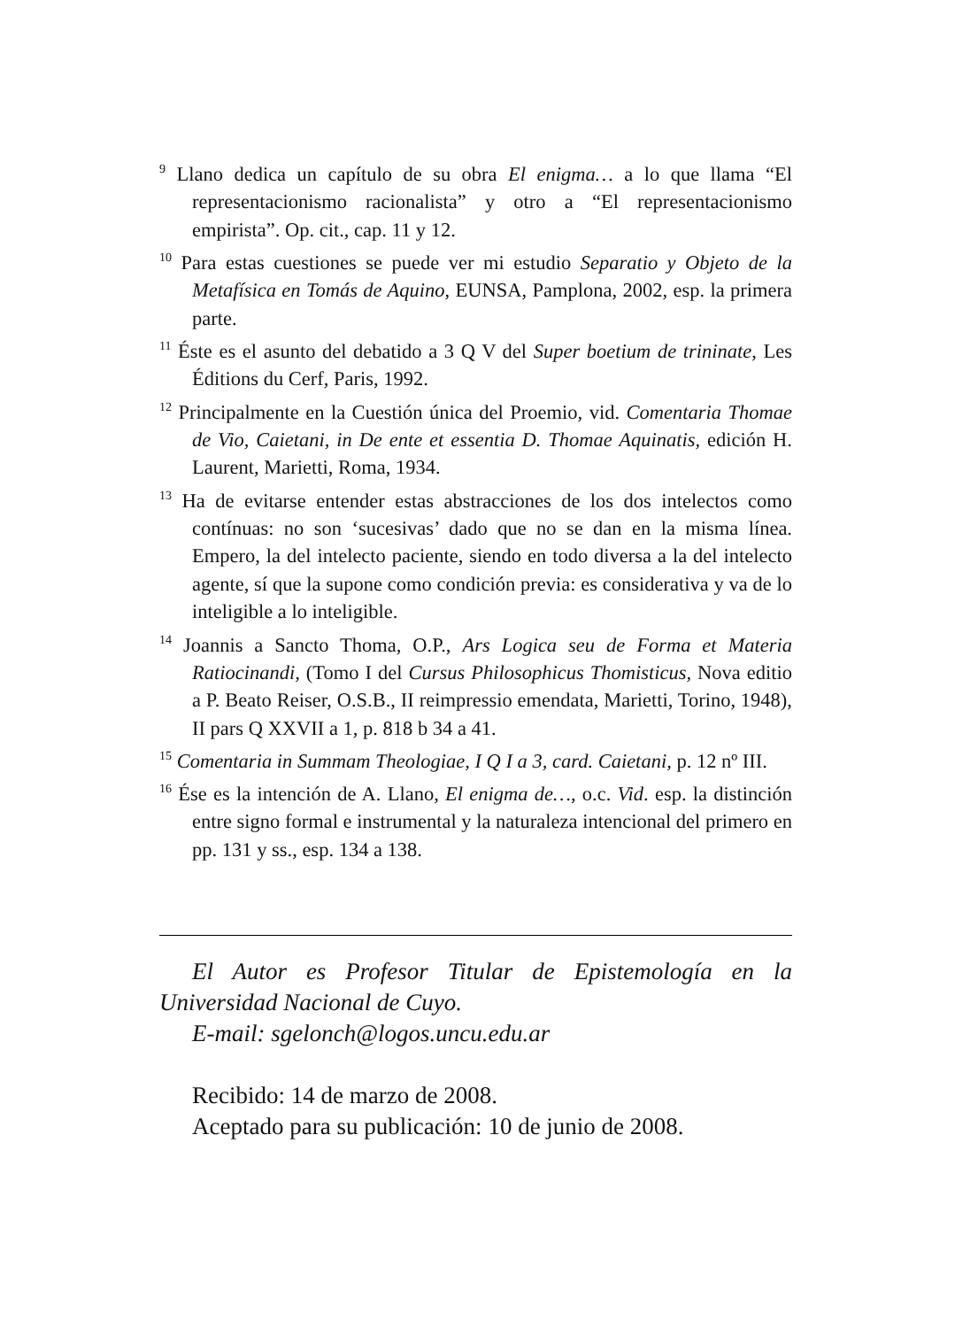<sup>9</sup> Llano dedica un capítulo de su obra El enigma… a lo que llama “El representacionismo racionalista” y otro a “El representacionismo empirista”. Op. cit., cap. 11 y 12.
<sup>10</sup> Para estas cuestiones se puede ver mi estudio Separatio y Objeto de la Metafísica en Tomás de Aquino, EUNSA, Pamplona, 2002, esp. la primera parte.
<sup>11</sup> Éste es el asunto del debatido a 3 Q V del Super boetium de trininate, Les Éditions du Cerf, Paris, 1992.
<sup>12</sup> Principalmente en la Cuestión única del Proemio, vid. Comentaria Thomae de Vio, Caietani, in De ente et essentia D. Thomae Aquinatis, edición H. Laurent, Marietti, Roma, 1934.
<sup>13</sup> Ha de evitarse entender estas abstracciones de los dos intelectos como contínuas: no son ‘sucesivas’ dado que no se dan en la misma línea. Empero, la del intelecto paciente, siendo en todo diversa a la del intelecto agente, sí que la supone como condición previa: es considerativa y va de lo inteligible a lo inteligible.
<sup>14</sup> Joannis a Sancto Thoma, O.P., Ars Logica seu de Forma et Materia Ratiocinandi, (Tomo I del Cursus Philosophicus Thomisticus, Nova editio a P. Beato Reiser, O.S.B., II reimpressio emendata, Marietti, Torino, 1948), II pars Q XXVII a 1, p. 818 b 34 a 41.
<sup>15</sup> Comentaria in Summam Theologiae, I Q I a 3, card. Caietani, p. 12 nº III.
<sup>16</sup> Ése es la intención de A. Llano, El enigma de…, o.c. Vid. esp. la distinción entre signo formal e instrumental y la naturaleza intencional del primero en pp. 131 y ss., esp. 134 a 138.
El Autor es Profesor Titular de Epistemología en la Universidad Nacional de Cuyo.
E-mail: sgelonch@logos.uncu.edu.ar
Recibido: 14 de marzo de 2008.
Aceptado para su publicación: 10 de junio de 2008.